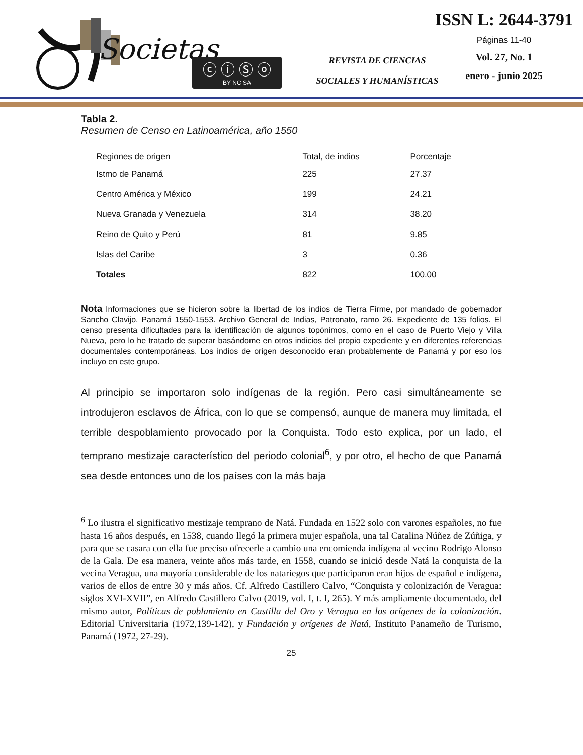Societas
ⓒ ⓘ Ⓢ ⓞ
BY NC SA
REVISTA DE CIENCIAS
SOCIALES Y HUMANÍSTICAS
ISSN L: 2644-3791
Páginas 11-40
Vol. 27, No. 1
enero - junio 2025
Tabla 2.
Resumen de Censo en Latinoamérica, año 1550
| Regiones de origen | Total, de indios | Porcentaje |
| --- | --- | --- |
| Istmo de Panamá | 225 | 27.37 |
| Centro América y México | 199 | 24.21 |
| Nueva Granada y Venezuela | 314 | 38.20 |
| Reino de Quito y Perú | 81 | 9.85 |
| Islas del Caribe | 3 | 0.36 |
| Totales | 822 | 100.00 |
Nota Informaciones que se hicieron sobre la libertad de los indios de Tierra Firme, por mandado de gobernador Sancho Clavijo, Panamá 1550-1553. Archivo General de Indias, Patronato, ramo 26. Expediente de 135 folios. El censo presenta dificultades para la identificación de algunos topónimos, como en el caso de Puerto Viejo y Villa Nueva, pero lo he tratado de superar basándome en otros indicios del propio expediente y en diferentes referencias documentales contemporáneas. Los indios de origen desconocido eran probablemente de Panamá y por eso los incluyo en este grupo.
Al principio se importaron solo indígenas de la región. Pero casi simultáneamente se introdujeron esclavos de África, con lo que se compensó, aunque de manera muy limitada, el terrible despoblamiento provocado por la Conquista. Todo esto explica, por un lado, el temprano mestizaje característico del periodo colonial<sup>6</sup>, y por otro, el hecho de que Panamá sea desde entonces uno de los países con la más baja
<sup>6</sup> Lo ilustra el significativo mestizaje temprano de Natá. Fundada en 1522 solo con varones españoles, no fue hasta 16 años después, en 1538, cuando llegó la primera mujer española, una tal Catalina Núñez de Zúñiga, y para que se casara con ella fue preciso ofrecerle a cambio una encomienda indígena al vecino Rodrigo Alonso de la Gala. De esa manera, veinte años más tarde, en 1558, cuando se inició desde Natá la conquista de la vecina Veragua, una mayoría considerable de los natariegos que participaron eran hijos de español e indígena, varios de ellos de entre 30 y más años. Cf. Alfredo Castillero Calvo, “Conquista y colonización de Veragua: siglos XVI-XVII”, en Alfredo Castillero Calvo (2019, vol. I, t. I, 265). Y más ampliamente documentado, del mismo autor, Políticas de poblamiento en Castilla del Oro y Veragua en los orígenes de la colonización. Editorial Universitaria (1972,139-142), y Fundación y orígenes de Natá, Instituto Panameño de Turismo, Panamá (1972, 27-29).
25